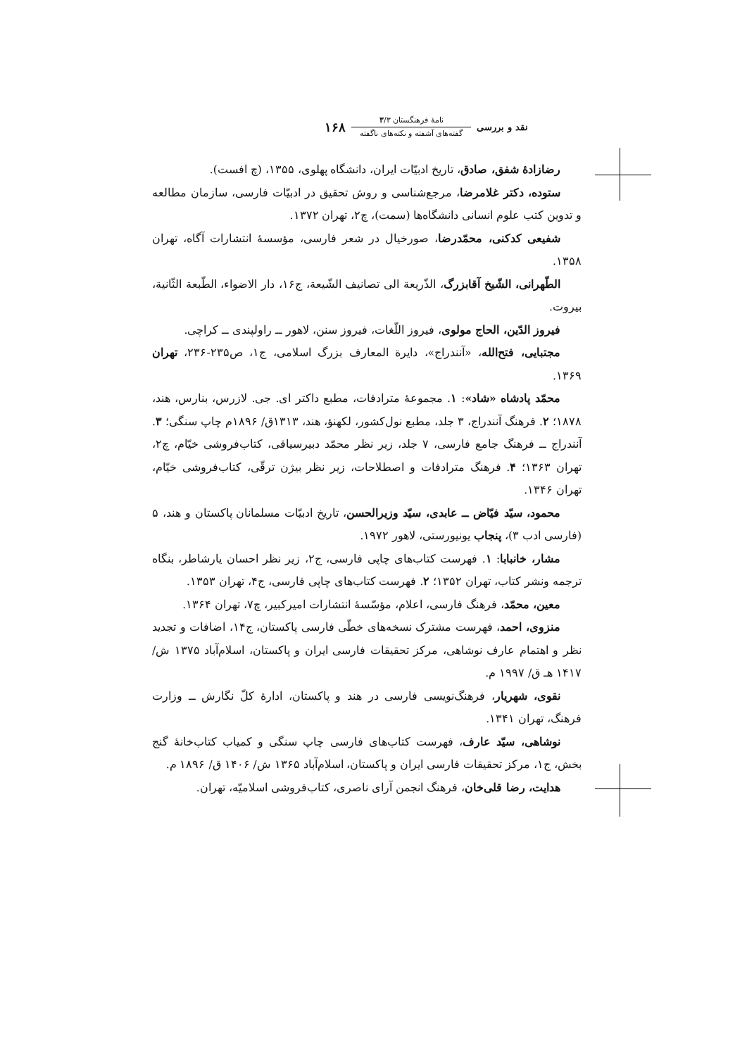نقد و بررسی
نامهٔ فرهنگستان ۳/۳
گفته‌های آشفته و نکته‌های ناگفته
۱۶۸
رضازادهٔ شفق، صادق، تاریخ ادبیّات ایران، دانشگاه پهلوی، ۱۳۵۵، (چ افست).
ستوده، دکتر غلامرضا، مرجع‌شناسی و روش تحقیق در ادبیّات فارسی، سازمان مطالعه و تدوین کتب علوم انسانی دانشگاه‌ها (سمت)، چ۲، تهران ۱۳۷۲.
شفیعی کدکنی، محمّدرضا، صورخیال در شعر فارسی، مؤسسهٔ انتشارات آگاه، تهران ۱۳۵۸.
الطّهرانی، الشّیخ آقابزرگ، الذّریعة الی تصانیف الشّیعة، ج۱۶، دار الاضواء، الطّبعة الثّانیة، بیروت.
فیروز الدّین، الحاج مولوی، فیروز اللّغات، فیروز سنن، لاهور ــ راولپندی ــ کراچی.
مجتبایی، فتح‌الله، «آنندراج»، دایرة المعارف بزرگ اسلامی، ج۱، ص۲۳۵-۲۳۶، تهران ۱۳۶۹.
محمّد پادشاه «شاد»: ۱. مجموعهٔ مترادفات، مطبع داکتر ای. جی. لازرس، بنارس، هند، ۱۸۷۸؛ ۲. فرهنگ آنندراج، ۳ جلد، مطبع نول‌کشور، لکهنؤ، هند، ۱۳۱۳ق/ ۱۸۹۶م چاپ سنگی؛ ۳. آنندراج ــ فرهنگ جامع فارسی، ۷ جلد، زیر نظر محمّد دبیرسیاقی، کتاب‌فروشی خیّام، چ۲، تهران ۱۳۶۳؛ ۴. فرهنگ مترادفات و اصطلاحات، زیر نظر بیژن ترقّی، کتاب‌فروشی خیّام، تهران ۱۳۴۶.
محمود، سیّد فیّاض ــ عابدی، سیّد وزیرالحسن، تاریخ ادبیّات مسلمانان پاکستان و هند، ۵ (فارسی ادب ۳)، پنجاب یونیورستی، لاهور ۱۹۷۲.
مشار، خانبابا: ۱. فهرست کتاب‌های چاپی فارسی، ج۲، زیر نظر احسان یارشاطر، بنگاه ترجمه ونشر کتاب، تهران ۱۳۵۲؛ ۲. فهرست کتاب‌های چاپی فارسی، ج۴، تهران ۱۳۵۳.
معین، محمّد، فرهنگ فارسی، اعلام، مؤسّسهٔ انتشارات امیرکبیر، چ۷، تهران ۱۳۶۴.
منزوی، احمد، فهرست مشترک نسخه‌های خطّی فارسی پاکستان، ج۱۴، اضافات و تجدید نظر و اهتمام عارف نوشاهی، مرکز تحقیقات فارسی ایران و پاکستان، اسلام‌آباد ۱۳۷۵ ش/۱۴۱۷ هـ ق/ ۱۹۹۷ م.
نقوی، شهریار، فرهنگ‌نویسی فارسی در هند و پاکستان، ادارهٔ کلّ نگارش ــ وزارت فرهنگ، تهران ۱۳۴۱.
نوشاهی، سیّد عارف، فهرست کتاب‌های فارسی چاپ سنگی و کمیاب کتاب‌خانهٔ گنج بخش، ج۱، مرکز تحقیقات فارسی ایران و پاکستان، اسلام‌آباد ۱۳۶۵ ش/ ۱۴۰۶ ق/ ۱۸۹۶ م.
هدایت، رضا قلی‌خان، فرهنگ انجمن آرای ناصری، کتاب‌فروشی اسلامیّه، تهران.